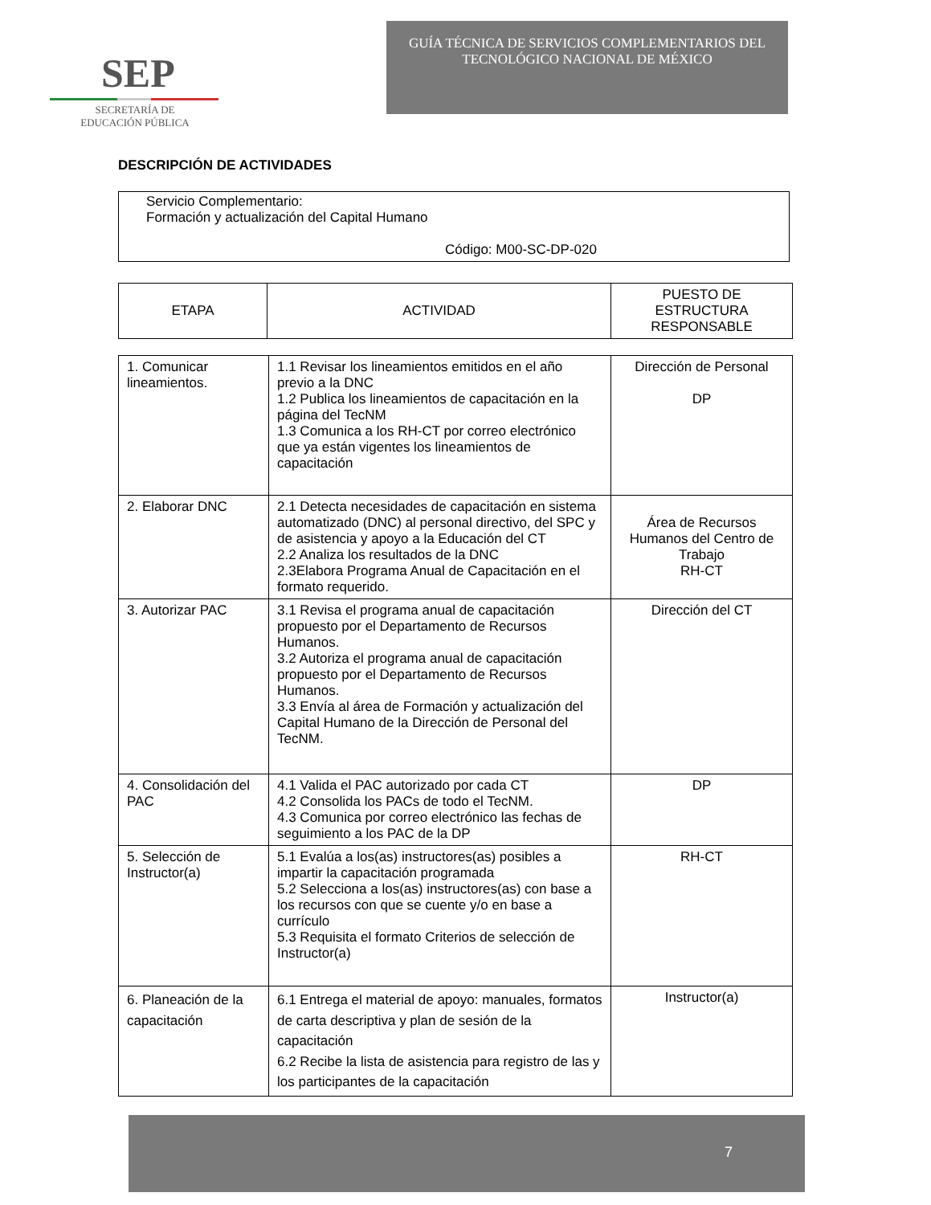SEP
SECRETARÍA DE
EDUCACIÓN PÚBLICA
GUÍA TÉCNICA DE SERVICIOS COMPLEMENTARIOS DEL
TECNOLÓGICO NACIONAL DE MÉXICO
DESCRIPCIÓN DE ACTIVIDADES
Servicio Complementario:
Formación y actualización del Capital Humano
Código: M00-SC-DP-020
| ETAPA | ACTIVIDAD | PUESTO DE ESTRUCTURA RESPONSABLE |
| --- | --- | --- |
| 1. Comunicar lineamientos. | 1.1 Revisar los lineamientos emitidos en el año previo a la DNC 1.2 Publica los lineamientos de capacitación en la página del TecNM 1.3 Comunica a los RH-CT por correo electrónico que ya están vigentes los lineamientos de capacitación | Dirección de Personal DP |
| 2. Elaborar DNC | 2.1 Detecta necesidades de capacitación en sistema automatizado (DNC) al personal directivo, del SPC y de asistencia y apoyo a la Educación del CT 2.2 Analiza los resultados de la DNC 2.3Elabora Programa Anual de Capacitación en el formato requerido. | Área de Recursos Humanos del Centro de Trabajo RH-CT |
| 3. Autorizar PAC | 3.1 Revisa el programa anual de capacitación propuesto por el Departamento de Recursos Humanos. 3.2 Autoriza el programa anual de capacitación propuesto por el Departamento de Recursos Humanos. 3.3 Envía al área de Formación y actualización del Capital Humano de la Dirección de Personal del TecNM. | Dirección del CT |
| 4. Consolidación del PAC | 4.1 Valida el PAC autorizado por cada CT 4.2 Consolida los PACs de todo el TecNM. 4.3 Comunica por correo electrónico las fechas de seguimiento a los PAC de la DP | DP |
| 5. Selección de Instructor(a) | 5.1 Evalúa a los(as) instructores(as) posibles a impartir la capacitación programada 5.2 Selecciona a los(as) instructores(as) con base a los recursos con que se cuente y/o en base a currículo 5.3 Requisita el formato Criterios de selección de Instructor(a) | RH-CT |
| 6. Planeación de la capacitación | 6.1 Entrega el material de apoyo: manuales, formatos de carta descriptiva y plan de sesión de la capacitación 6.2 Recibe la lista de asistencia para registro de las y los participantes de la capacitación | Instructor(a) |
7